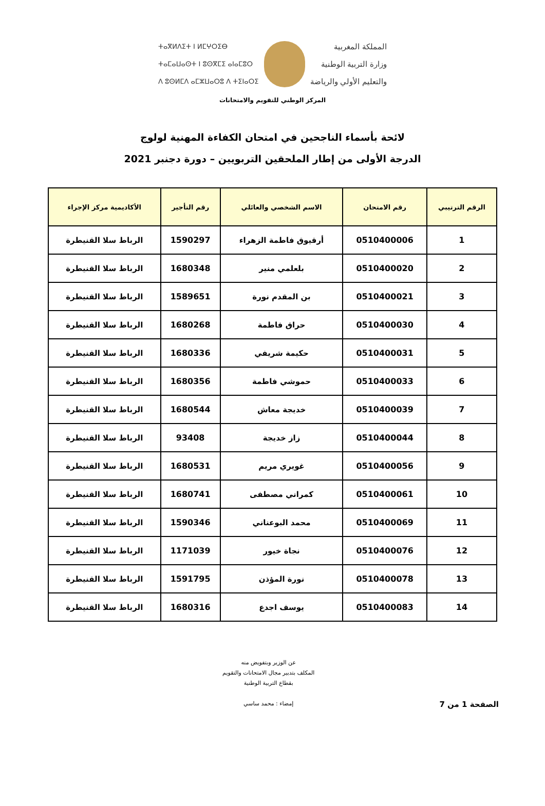ⵜⴰⴳⵍⴷⵉⵜ ⵏ ⵍⵎⵖⵔⵉⴱ
ⵜⴰⵎⴰⵡⴰⵙⵜ ⵏ ⵓⵙⴳⵎⵉ ⴰⵏⴰⵎⵓⵔ
ⴷ ⵓⵙⵍⵎⴷ ⴰⵎⵣⵡⴰⵔⵓ ⴷ ⵜⵉⵏⴰⵔⵉ
المملكة المغربية
وزارة التربية الوطنية
والتعليم الأولي والرياضة
المركز الوطني للتقويم والامتحانات
لائحة بأسماء الناجحين في امتحان الكفاءة المهنية لولوج
الدرجة الأولى من إطار الملحقين التربويين – دورة دجنبر 2021
| الرقم الترتيبي | رقم الامتحان | الاسم الشخصي والعائلي | رقم التأجير | الأكاديمية مركز الإجراء |
| --- | --- | --- | --- | --- |
| 1 | 0510400006 | أرقيوق فاطمة الزهراء | 1590297 | الرباط سلا القنيطرة |
| 2 | 0510400020 | بلعلمي منير | 1680348 | الرباط سلا القنيطرة |
| 3 | 0510400021 | بن المقدم نورة | 1589651 | الرباط سلا القنيطرة |
| 4 | 0510400030 | حراق فاطمة | 1680268 | الرباط سلا القنيطرة |
| 5 | 0510400031 | حكيمة شريفي | 1680336 | الرباط سلا القنيطرة |
| 6 | 0510400033 | حموشي فاطمة | 1680356 | الرباط سلا القنيطرة |
| 7 | 0510400039 | خديجة معاش | 1680544 | الرباط سلا القنيطرة |
| 8 | 0510400044 | زاز خديجة | 93408 | الرباط سلا القنيطرة |
| 9 | 0510400056 | غويري مريم | 1680531 | الرباط سلا القنيطرة |
| 10 | 0510400061 | كمراني مصطفى | 1680741 | الرباط سلا القنيطرة |
| 11 | 0510400069 | محمد البوعناني | 1590346 | الرباط سلا القنيطرة |
| 12 | 0510400076 | نجاة خيور | 1171039 | الرباط سلا القنيطرة |
| 13 | 0510400078 | نورة المؤذن | 1591795 | الرباط سلا القنيطرة |
| 14 | 0510400083 | يوسف اجدع | 1680316 | الرباط سلا القنيطرة |
الصفحة 1 من 7
عن الوزير وبتفويض منه
المكلف بتدبير مجال الامتحانات والتقويم
بقطاع التربية الوطنية
إمضاء : محمد ساسي